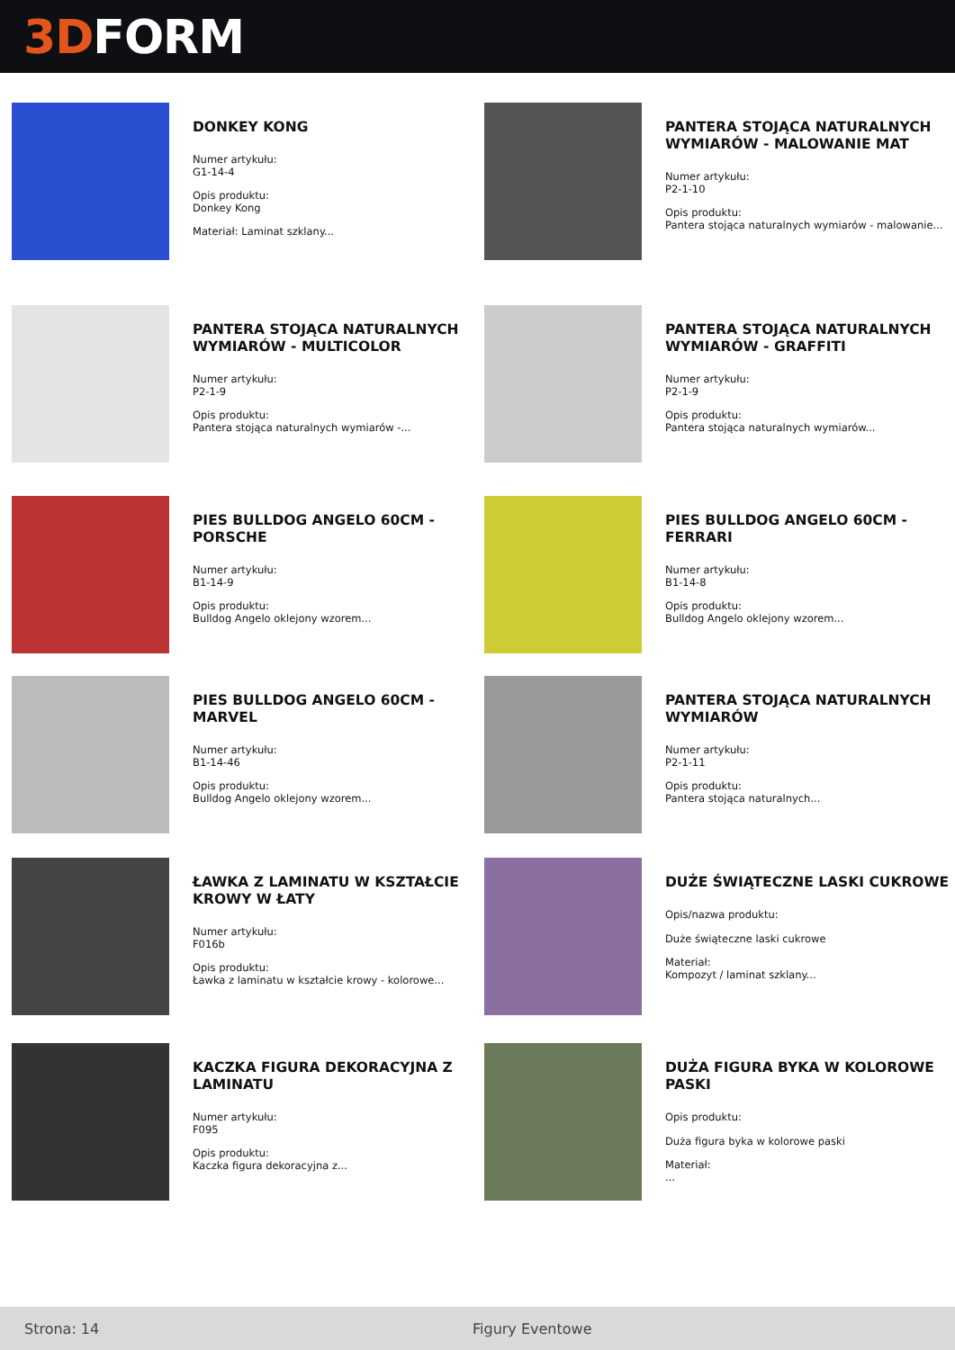3D FORM
DONKEY KONG
Numer artykułu:
G1-14-4
Opis produktu:
Donkey Kong
Materiał: Laminat szklany...
PANTERA STOJĄCA NATURALNYCH WYMIARÓW - MALOWANIE MAT
Numer artykułu:
P2-1-10
Opis produktu:
Pantera stojąca naturalnych wymiarów - malowanie...
PANTERA STOJĄCA NATURALNYCH WYMIARÓW - MULTICOLOR
Numer artykułu:
P2-1-9
Opis produktu:
Pantera stojąca naturalnych wymiarów -...
PANTERA STOJĄCA NATURALNYCH WYMIARÓW - GRAFFITI
Numer artykułu:
P2-1-9
Opis produktu:
Pantera stojąca naturalnych wymiarów...
PIES BULLDOG ANGELO 60CM - PORSCHE
Numer artykułu:
B1-14-9
Opis produktu:
Bulldog Angelo oklejony wzorem...
PIES BULLDOG ANGELO 60CM - FERRARI
Numer artykułu:
B1-14-8
Opis produktu:
Bulldog Angelo oklejony wzorem...
PIES BULLDOG ANGELO 60CM - MARVEL
Numer artykułu:
B1-14-46
Opis produktu:
Bulldog Angelo oklejony wzorem...
PANTERA STOJĄCA NATURALNYCH WYMIARÓW
Numer artykułu:
P2-1-11
Opis produktu:
Pantera stojąca naturalnych...
ŁAWKA Z LAMINATU W KSZTAŁCIE KROWY W ŁATY
Numer artykułu:
F016b
Opis produktu:
Ławka z laminatu w kształcie krowy - kolorowe...
DUŻE ŚWIĄTECZNE LASKI CUKROWE
Opis/nazwa produktu:
Duże świąteczne laski cukrowe
Materiał:
Kompozyt / laminat szklany...
KACZKA FIGURA DEKORACYJNA Z LAMINATU
Numer artykułu:
F095
Opis produktu:
Kaczka figura dekoracyjna z...
DUŻA FIGURA BYKA W KOLOROWE PASKI
Opis produktu:
Duża figura byka w kolorowe paski
Materiał:
...
Strona: 14 Figury Eventowe